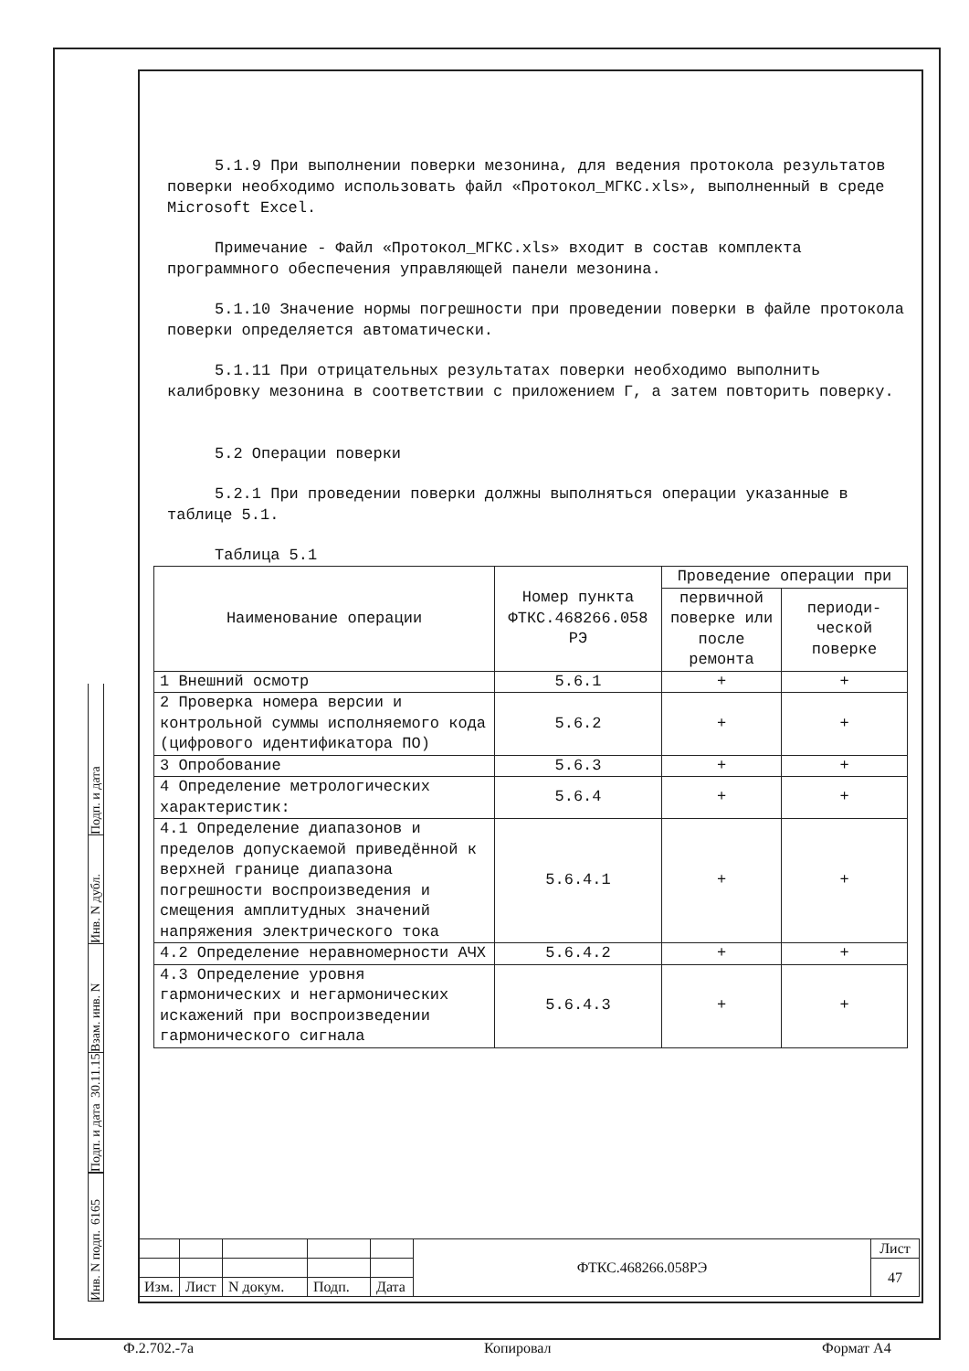5.1.9 При выполнении поверки мезонина, для ведения протокола результатов поверки необходимо использовать файл «Протокол_МГКС.xls», выполненный в среде Microsoft Excel.
Примечание - Файл «Протокол_МГКС.xls» входит в состав комплекта программного обеспечения управляющей панели мезонина.
5.1.10 Значение нормы погрешности при проведении поверки в файле протокола поверки определяется автоматически.
5.1.11 При отрицательных результатах поверки необходимо выполнить калибровку мезонина в соответствии с приложением Г, а затем повторить поверку.
5.2 Операции поверки
5.2.1 При проведении поверки должны выполняться операции указанные в таблице 5.1.
Таблица 5.1
| Наименование операции | Номер пункта ФТКС.468266.058 РЭ | Проведение операции при | |
| --- | --- | --- | --- |
| | | первичной поверке или после ремонта | периоди-ческой поверке |
| 1 Внешний осмотр | 5.6.1 | + | + |
| 2 Проверка номера версии и контрольной суммы исполняемого кода (цифрового идентификатора ПО) | 5.6.2 | + | + |
| 3 Опробование | 5.6.3 | + | + |
| 4 Определение метрологических характеристик: | 5.6.4 | + | + |
| 4.1 Определение диапазонов и пределов допускаемой приведённой к верхней границе диапазона погрешности воспроизведения и смещения амплитудных значений напряжения электрического тока | 5.6.4.1 | + | + |
| 4.2 Определение неравномерности АЧХ | 5.6.4.2 | + | + |
| 4.3 Определение уровня гармонических и негармонических искажений при воспроизведении гармонического сигнала | 5.6.4.3 | + | + |
Подп. и дата
Инв. N дубл.
Взам. инв. N
Подп. и дата 30.11.15
Инв. N подп. 6165
| | | | | | ФТКС.468266.058РЭ | Лист |
| | | | | | | 47 |
| Изм. | Лист | N докум. | Подп. | Дата | | |
Ф.2.702.-7а Копировал Формат А4